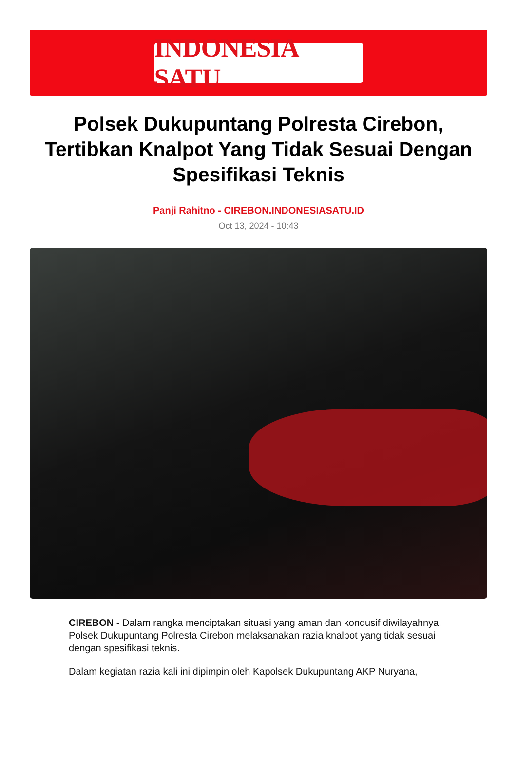INDONESIA SATU
Polsek Dukupuntang Polresta Cirebon, Tertibkan Knalpot Yang Tidak Sesuai Dengan Spesifikasi Teknis
Panji Rahitno - CIREBON.INDONESIASATU.ID
Oct 13, 2024 - 10:43
CIREBON - Dalam rangka menciptakan situasi yang aman dan kondusif diwilayahnya, Polsek Dukupuntang Polresta Cirebon melaksanakan razia knalpot yang tidak sesuai dengan spesifikasi teknis.
Dalam kegiatan razia kali ini dipimpin oleh Kapolsek Dukupuntang AKP Nuryana,